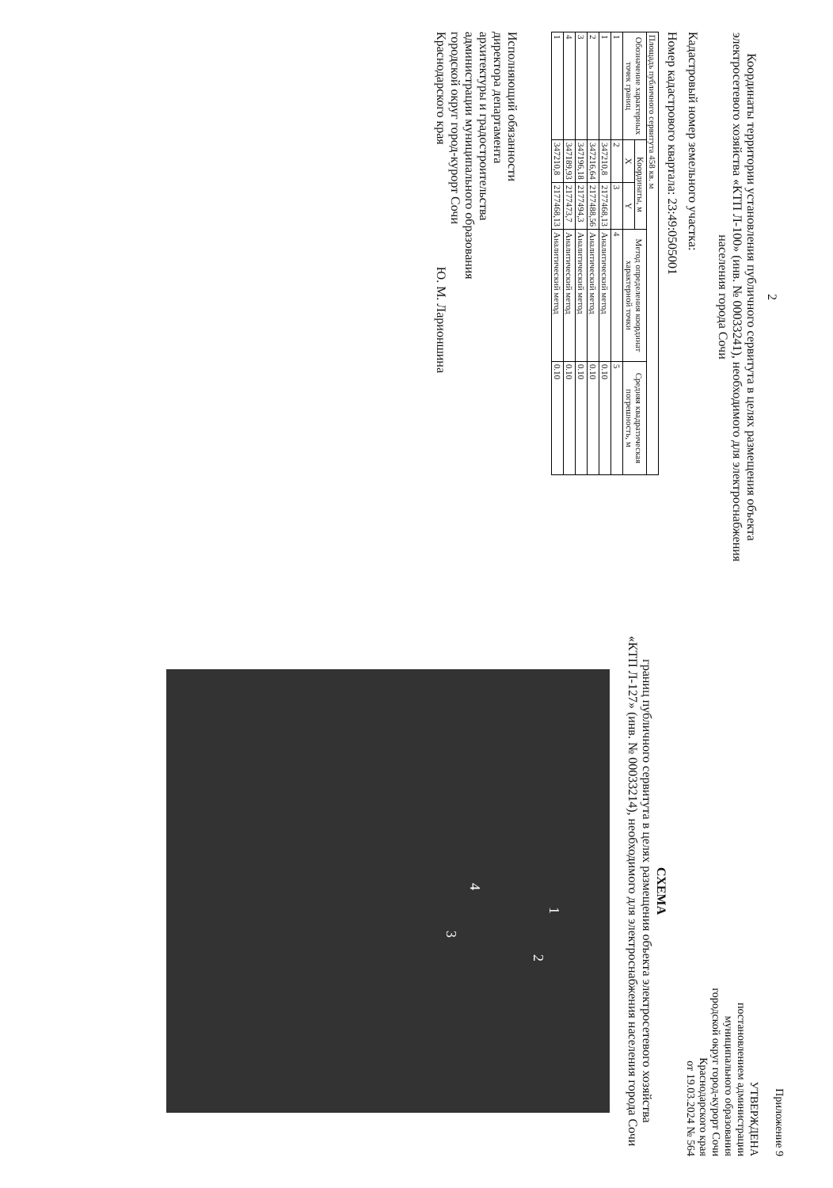2
Координаты территории установления публичного сервитута в целях размещения объекта электросетевого хозяйства «КТП Л-100» (инв. № 00033241), необходимого для электроснабжения населения города Сочи
Кадастровый номер земельного участка:
Номер кадастрового квартала: 23:49:0505001
| Площадь публичного сервитута 458 кв. м | | | | |
| Обозначение характерных точек границ | Координаты, м | | Метод определения координат характерной точки | Средняя квадратическая погрешность, м |
| | X | Y | | |
| 1 | 2 | 3 | 4 | 5 |
| 1 | 347210,8 | 2177468,13 | Аналитический метод | 0.10 |
| 2 | 347216,64 | 2177488,56 | Аналитический метод | 0.10 |
| 3 | 347196,18 | 2177494,3 | Аналитический метод | 0.10 |
| 4 | 347189,93 | 2177473,7 | Аналитический метод | 0.10 |
| 1 | 347210,8 | 2177468,13 | Аналитический метод | 0.10 |
Исполняющий обязанности
директора департамента
архитектуры и градостроительства
администрации муниципального образования
городской округ город-курорт Сочи
Краснодарского края Ю. М. Ларионшина
Приложение 9
УТВЕРЖДЕНА
постановлением администрации
муниципального образования
городской округ город-курорт Сочи
Краснодарского края
от 19.03.2024 № 564
СХЕМА
границ публичного сервитута в целях размещения объекта электросетевого хозяйства
«КТП Л-127» (инв. № 00033214), необходимого для электроснабжения населения города Сочи
1
2
3
4